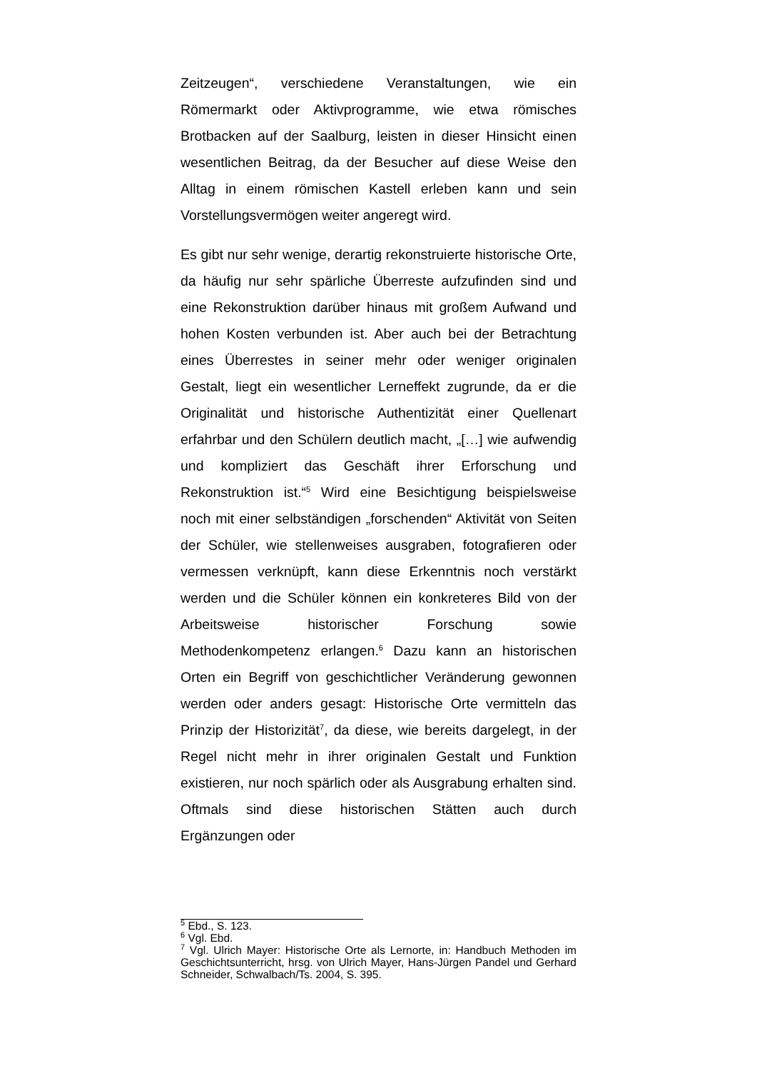Zeitzeugen“, verschiedene Veranstaltungen, wie ein Römermarkt oder Aktivprogramme, wie etwa römisches Brotbacken auf der Saalburg, leisten in dieser Hinsicht einen wesentlichen Beitrag, da der Besucher auf diese Weise den Alltag in einem römischen Kastell erleben kann und sein Vorstellungsvermögen weiter angeregt wird.
Es gibt nur sehr wenige, derartig rekonstruierte historische Orte, da häufig nur sehr spärliche Überreste aufzufinden sind und eine Rekonstruktion darüber hinaus mit großem Aufwand und hohen Kosten verbunden ist. Aber auch bei der Betrachtung eines Überrestes in seiner mehr oder weniger originalen Gestalt, liegt ein wesentlicher Lerneffekt zugrunde, da er die Originalität und historische Authentizität einer Quellenart erfahrbar und den Schülern deutlich macht, „[…] wie aufwendig und kompliziert das Geschäft ihrer Erforschung und Rekonstruktion ist.“<sup>5</sup> Wird eine Besichtigung beispielsweise noch mit einer selbständigen „forschenden“ Aktivität von Seiten der Schüler, wie stellenweises ausgraben, fotografieren oder vermessen verknüpft, kann diese Erkenntnis noch verstärkt werden und die Schüler können ein konkreteres Bild von der Arbeitsweise historischer Forschung sowie Methodenkompetenz erlangen.<sup>6</sup> Dazu kann an historischen Orten ein Begriff von geschichtlicher Veränderung gewonnen werden oder anders gesagt: Historische Orte vermitteln das Prinzip der Historizität<sup>7</sup>, da diese, wie bereits dargelegt, in der Regel nicht mehr in ihrer originalen Gestalt und Funktion existieren, nur noch spärlich oder als Ausgrabung erhalten sind. Oftmals sind diese historischen Stätten auch durch Ergänzungen oder
<sup>5</sup> Ebd., S. 123.
<sup>6</sup> Vgl. Ebd.
<sup>7</sup> Vgl. Ulrich Mayer: Historische Orte als Lernorte, in: Handbuch Methoden im Geschichtsunterricht, hrsg. von Ulrich Mayer, Hans-Jürgen Pandel und Gerhard Schneider, Schwalbach/Ts. 2004, S. 395.